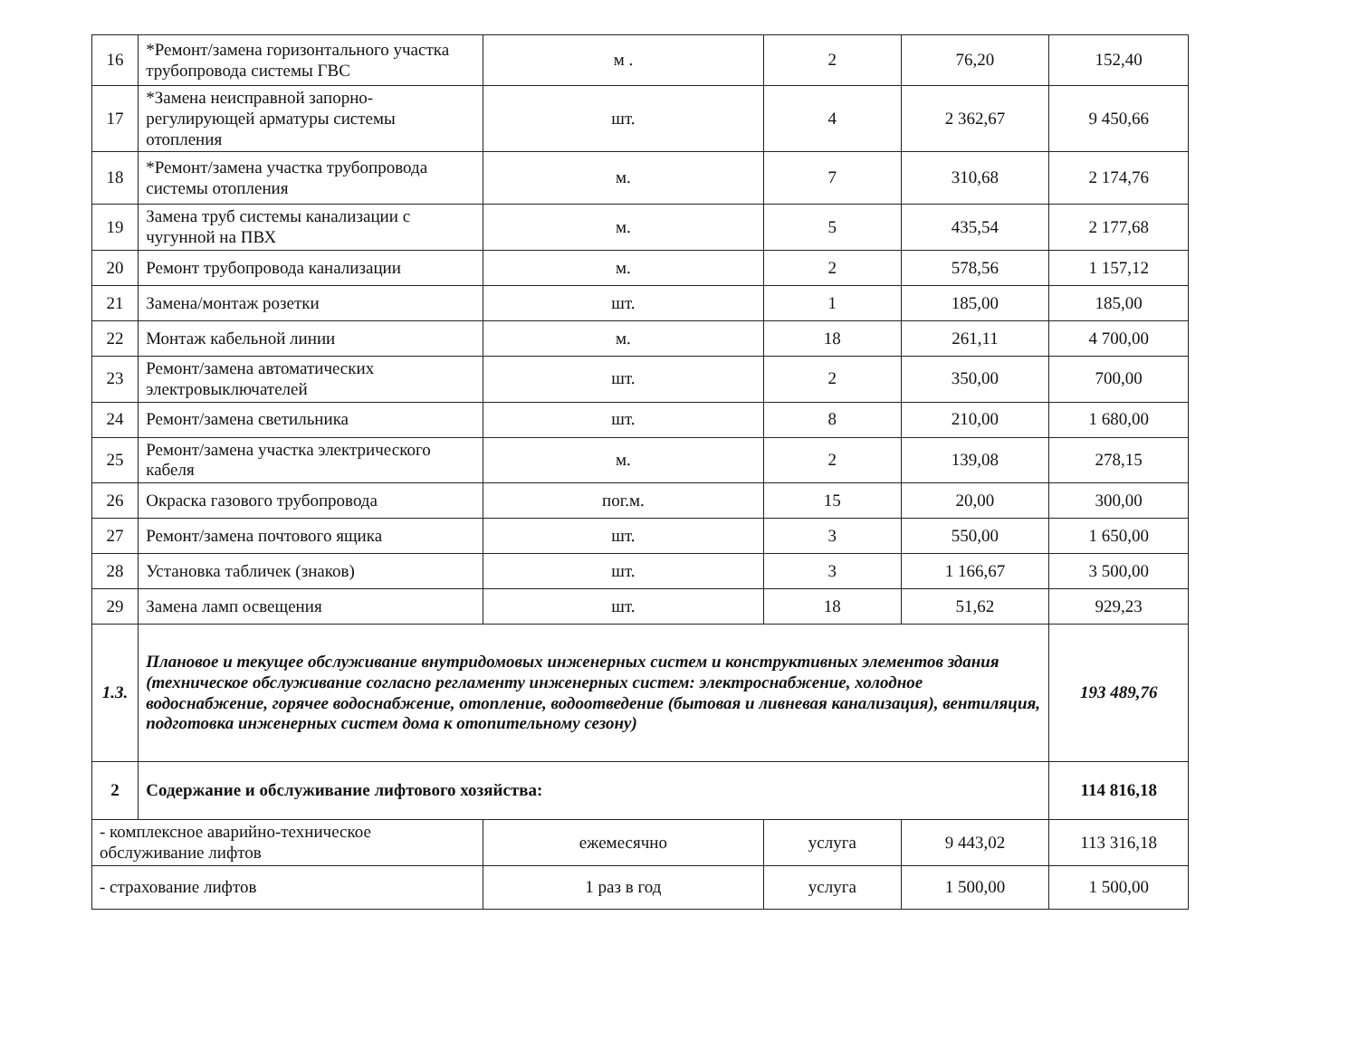| 16 | *Ремонт/замена горизонтального участка трубопровода системы ГВС | м . | 2 | 76,20 | 152,40 |
| 17 | *Замена неисправной запорно-регулирующей арматуры системы отопления | шт. | 4 | 2 362,67 | 9 450,66 |
| 18 | *Ремонт/замена участка трубопровода системы отопления | м. | 7 | 310,68 | 2 174,76 |
| 19 | Замена труб системы канализации с чугунной на ПВХ | м. | 5 | 435,54 | 2 177,68 |
| 20 | Ремонт трубопровода канализации | м. | 2 | 578,56 | 1 157,12 |
| 21 | Замена/монтаж розетки | шт. | 1 | 185,00 | 185,00 |
| 22 | Монтаж кабельной линии | м. | 18 | 261,11 | 4 700,00 |
| 23 | Ремонт/замена автоматических электровыключателей | шт. | 2 | 350,00 | 700,00 |
| 24 | Ремонт/замена светильника | шт. | 8 | 210,00 | 1 680,00 |
| 25 | Ремонт/замена участка электрического кабеля | м. | 2 | 139,08 | 278,15 |
| 26 | Окраска газового трубопровода | пог.м. | 15 | 20,00 | 300,00 |
| 27 | Ремонт/замена почтового ящика | шт. | 3 | 550,00 | 1 650,00 |
| 28 | Установка табличек (знаков) | шт. | 3 | 1 166,67 | 3 500,00 |
| 29 | Замена ламп освещения | шт. | 18 | 51,62 | 929,23 |
| 1.3. | Плановое и текущее обслуживание внутридомовых инженерных систем и конструктивных элементов здания (техническое обслуживание согласно регламенту инженерных систем: электроснабжение, холодное водоснабжение, горячее водоснабжение, отопление, водоотведение (бытовая и ливневая канализация), вентиляция, подготовка инженерных систем дома к отопительному сезону) | | | | 193 489,76 |
| 2 | Содержание и обслуживание лифтового хозяйства: | | | | 114 816,18 |
| - комплексное аварийно-техническое обслуживание лифтов | | ежемесячно | услуга | 9 443,02 | 113 316,18 |
| - страхование лифтов | | 1 раз в год | услуга | 1 500,00 | 1 500,00 |